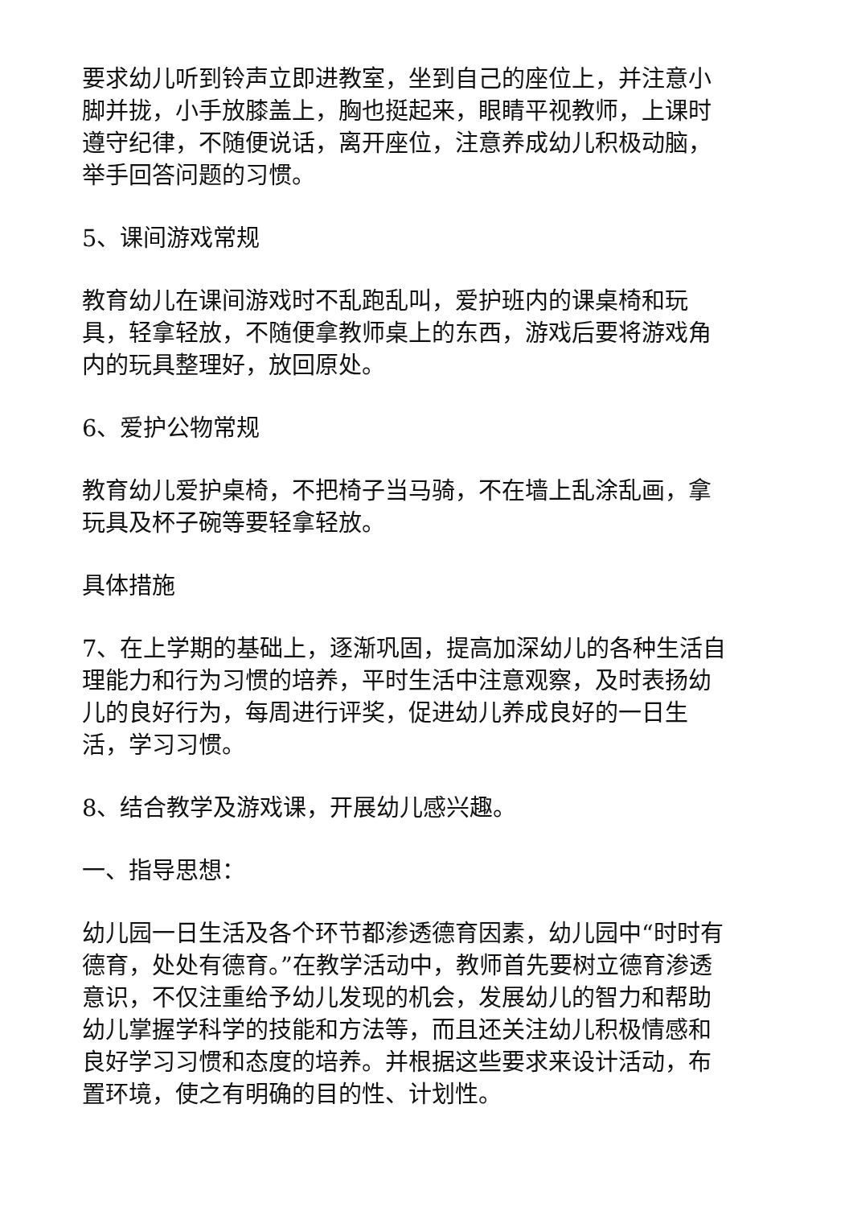要求幼儿听到铃声立即进教室，坐到自己的座位上，并注意小脚并拢，小手放膝盖上，胸也挺起来，眼睛平视教师，上课时遵守纪律，不随便说话，离开座位，注意养成幼儿积极动脑，举手回答问题的习惯。
5、课间游戏常规
教育幼儿在课间游戏时不乱跑乱叫，爱护班内的课桌椅和玩具，轻拿轻放，不随便拿教师桌上的东西，游戏后要将游戏角内的玩具整理好，放回原处。
6、爱护公物常规
教育幼儿爱护桌椅，不把椅子当马骑，不在墙上乱涂乱画，拿玩具及杯子碗等要轻拿轻放。
具体措施
7、在上学期的基础上，逐渐巩固，提高加深幼儿的各种生活自理能力和行为习惯的培养，平时生活中注意观察，及时表扬幼儿的良好行为，每周进行评奖，促进幼儿养成良好的一日生活，学习习惯。
8、结合教学及游戏课，开展幼儿感兴趣。
一、指导思想：
幼儿园一日生活及各个环节都渗透德育因素，幼儿园中“时时有德育，处处有德育。”在教学活动中，教师首先要树立德育渗透意识，不仅注重给予幼儿发现的机会，发展幼儿的智力和帮助幼儿掌握学科学的技能和方法等，而且还关注幼儿积极情感和良好学习习惯和态度的培养。并根据这些要求来设计活动，布置环境，使之有明确的目的性、计划性。